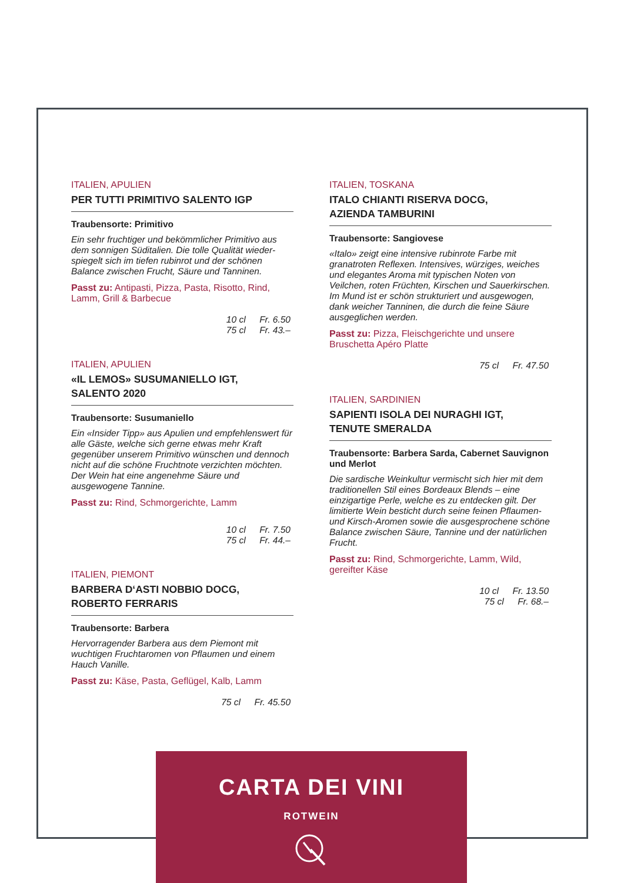ITALIEN, APULIEN
PER TUTTI PRIMITIVO SALENTO IGP
Traubensorte: Primitivo
Ein sehr fruchtiger und bekömmlicher Primitivo aus dem sonnigen Süditalien. Die tolle Qualität wieder­spiegelt sich im tiefen rubinrot und der schönen Balance zwischen Frucht, Säure und Tanninen.
Passt zu: Antipasti, Pizza, Pasta, Risotto, Rind, Lamm, Grill & Barbecue
10 cl Fr. 6.50
75 cl Fr. 43.–
ITALIEN, APULIEN
«IL LEMOS» SUSUMANIELLO IGT,
SALENTO 2020
Traubensorte: Susumaniello
Ein «Insider Tipp» aus Apulien und empfehlenswert für alle Gäste, welche sich gerne etwas mehr Kraft gegenüber unserem Primitivo wünschen und dennoch nicht auf die schöne Fruchtnote verzichten möchten. Der Wein hat eine angenehme Säure und ausgewogene Tannine.
Passt zu: Rind, Schmorgerichte, Lamm
10 cl Fr. 7.50
75 cl Fr. 44.–
ITALIEN, PIEMONT
BARBERA D‘ASTI NOBBIO DOCG,
ROBERTO FERRARIS
Traubensorte: Barbera
Hervorragender Barbera aus dem Piemont mit wuchtigen Fruchtaromen von Pflaumen und einem Hauch Vanille.
Passt zu: Käse, Pasta, Geflügel, Kalb, Lamm
75 cl Fr. 45.50
ITALIEN, TOSKANA
ITALO CHIANTI RISERVA DOCG,
AZIENDA TAMBURINI
Traubensorte: Sangiovese
«Italo» zeigt eine intensive rubinrote Farbe mit granatroten Reflexen. Intensives, würziges, weiches und elegantes Aroma mit typischen Noten von Veilchen, roten Früchten, Kirschen und Sauerkir­schen. Im Mund ist er schön strukturiert und ausgewogen, dank weicher Tanninen, die durch die feine Säure ausgeglichen werden.
Passt zu: Pizza, Fleischgerichte und unsere Bruschetta Apéro Platte
75 cl Fr. 47.50
ITALIEN, SARDINIEN
SAPIENTI ISOLA DEI NURAGHI IGT,
TENUTE SMERALDA
Traubensorte: Barbera Sarda, Cabernet Sauvignon und Merlot
Die sardische Weinkultur vermischt sich hier mit dem traditionellen Stil eines Bordeaux Blends – eine einzigartige Perle, welche es zu entdecken gilt. Der limitierte Wein besticht durch seine feinen Pflau­men- und Kirsch-Aromen sowie die ausgesprochene schöne Balance zwischen Säure, Tannine und der natürlichen Frucht.
Passt zu: Rind, Schmorgerichte, Lamm, Wild, gereifter Käse
10 cl Fr. 13.50
75 cl Fr. 68.–
CARTA DEI VINI
ROTWEIN